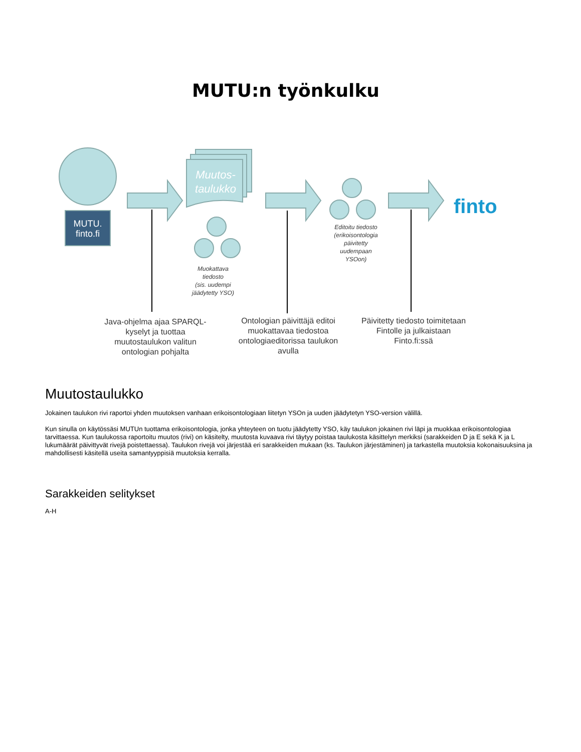MUTU:n työnkulku
finto
MUTU.
finto.fi
Muutos-
taulukko
Muokattava
tiedosto
(sis. uudempi
jäädytetty YSO)
Editoitu tiedosto
(erikoisontologia
päivitetty
uudempaan
YSOon)
Java-ohjelma ajaa SPARQL-kyselyt ja tuottaa muutostaulukon valitun ontologian pohjalta
Ontologian päivittäjä editoi muokattavaa tiedostoa ontologiaeditorissa taulukon avulla
Päivitetty tiedosto toimitetaan Fintolle ja julkaistaan Finto.fi:ssä
Muutostaulukko
Jokainen taulukon rivi raportoi yhden muutoksen vanhaan erikoisontologiaan liitetyn YSOn ja uuden jäädytetyn YSO-version välillä.
Kun sinulla on käytössäsi MUTUn tuottama erikoisontologia, jonka yhteyteen on tuotu jäädytetty YSO, käy taulukon jokainen rivi läpi ja muokkaa erikoisontologiaa tarvittaessa. Kun taulukossa raportoitu muutos (rivi) on käsitelty, muutosta kuvaava rivi täytyy poistaa taulukosta käsittelyn merkiksi (sarakkeiden D ja E sekä K ja L lukumäärät päivittyvät rivejä poistettaessa). Taulukon rivejä voi järjestää eri sarakkeiden mukaan (ks. Taulukon järjestäminen) ja tarkastella muutoksia kokonaisuuksina ja mahdollisesti käsitellä useita samantyyppisiä muutoksia kerralla.
Sarakkeiden selitykset
A-H